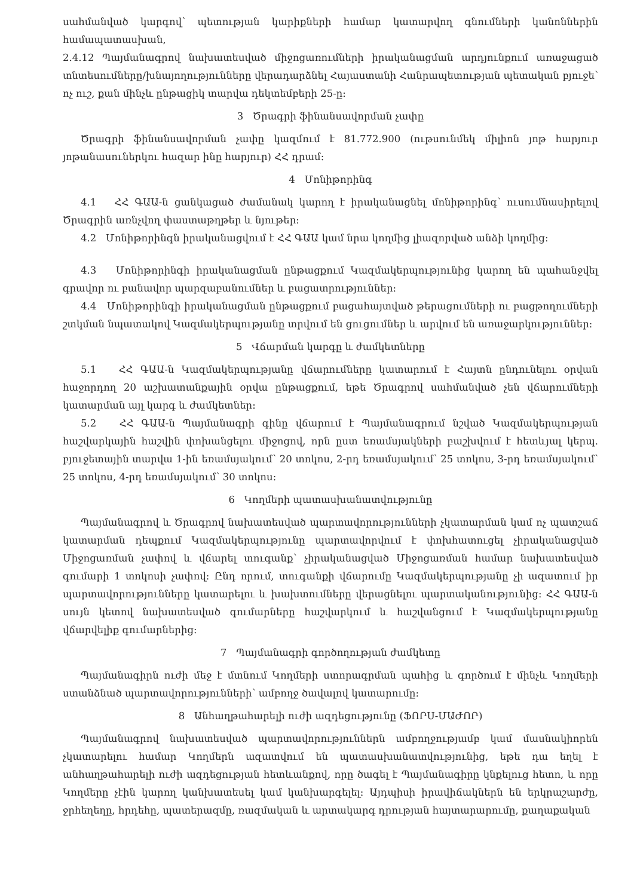սահմանված կարգով՝ պետության կարիքների համար կատարվող գնումների կանոններին համապատասխան,
2.4.12 Պայմանագրով նախատեսված միջոցառումների իրականացման արդյունքում առաջացած տնտեսումները/խնայողությունները վերադարձնել Հայաստանի Հանրապետության պետական բյուջե՝ ոչ ուշ, քան մինչև ընթացիկ տարվա դեկտեմբերի 25-ը:
3 Ծրագրի ֆինանսավորման չափը
Ծրագրի ֆինանսավորման չափը կազմում է 81.772.900 (ութսունմեկ միլիոն յոթ հարյուր յոթանասուներկու հազար ինը հարյուր) ՀՀ դրամ:
4 Մոնիթորինգ
4.1 ՀՀ ԳԱԱ-ն ցանկացած ժամանակ կարող է իրականացնել մոնիթորինգ՝ ուսումնասիրելով Ծրագրին առնչվող փաստաթղթեր և նյութեր:
4.2 Մոնիթորինգն իրականացվում է ՀՀ ԳԱԱ կամ նրա կողմից լիազորված անձի կողմից:
4.3 Մոնիթորինգի իրականացման ընթացքում Կազմակերպությունից կարող են պահանջվել գրավոր ու բանավոր պարզաբանումներ և բացատրություններ:
4.4 Մոնիթորինգի իրականացման ընթացքում բացահայտված թերացումների ու բացթողումների շտկման նպատակով Կազմակերպությանը տրվում են ցուցումներ և արվում են առաջարկություններ:
5 Վճարման կարգը և ժամկետները
5.1 ՀՀ ԳԱԱ-ն Կազմակերպությանը վճարումները կատարում է Հայտն ընդունելու օրվան հաջորդող 20 աշխատանքային օրվա ընթացքում, եթե Ծրագրով սահմանված չեն վճարումների կատարման այլ կարգ և ժամկետներ:
5.2 ՀՀ ԳԱԱ-ն Պայմանագրի գինը վճարում է Պայմանագրում նշված Կազմակերպության հաշվարկային հաշվին փոխանցելու միջոցով, որն ըստ եռամսյակների բաշխվում է հետևյալ կերպ. բյուջետային տարվա 1-ին եռամսյակում՝ 20 տոկոս, 2-րդ եռամսյակում՝ 25 տոկոս, 3-րդ եռամսյակում՝ 25 տոկոս, 4-րդ եռամսյակում՝ 30 տոկոս:
6 Կողմերի պատասխանատվությունը
Պայմանագրով և Ծրագրով նախատեսված պարտավորությունների չկատարման կամ ոչ պատշաճ կատարման դեպքում Կազմակերպությունը պարտավորվում է փոխհատուցել չիրականացված Միջոցառման չափով և վճարել տուգանք՝ չիրականացված Միջոցառման համար նախատեսված գումարի 1 տոկոսի չափով: Ընդ որում, տուգանքի վճարումը Կազմակերպությանը չի ազատում իր պարտավորությունները կատարելու և խախտումները վերացնելու պարտականությունից: ՀՀ ԳԱԱ-ն սույն կետով նախատեսված գումարները հաշվարկում և հաշվանցում է Կազմակերպությանը վճարվելիք գումարներից:
7 Պայմանագրի գործողության ժամկետը
Պայմանագիրն ուժի մեջ է մտնում Կողմերի ստորագրման պահից և գործում է մինչև Կողմերի ստանձնած պարտավորությունների՝ ամբողջ ծավալով կատարումը:
8 Անհաղթահարելի ուժի ազդեցությունը (ՖՈՐՍ-ՄԱԺՈՐ)
Պայմանագրով նախատեսված պարտավորություններն ամբողջությամբ կամ մասնակիորեն չկատարելու համար Կողմերն ազատվում են պատասխանատվությունից, եթե դա եղել է անհաղթահարելի ուժի ազդեցության հետևանքով, որը ծագել է Պայմանագիրը կնքելուց հետո, և որը Կողմերը չէին կարող կանխատեսել կամ կանխարգելել: Այդպիսի իրավիճակներն են երկրաշարժը, ջրհեղեղը, հրդեհը, պատերազմը, ռազմական և արտակարգ դրության հայտարարումը, քաղաքական